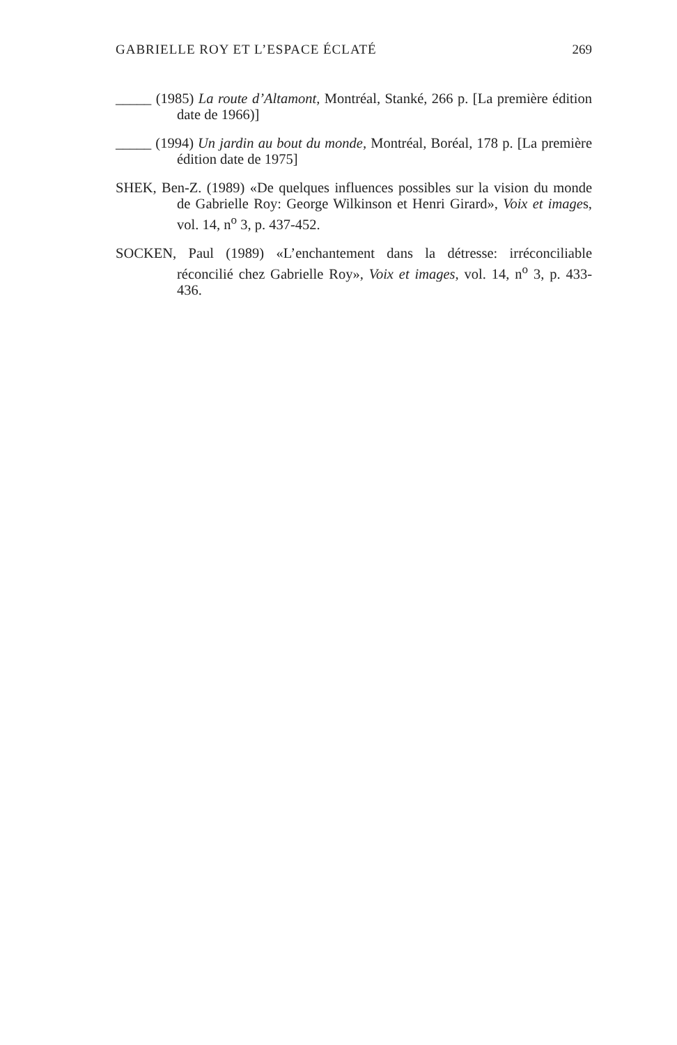GABRIELLE ROY ET L’ESPACE ÉCLATÉ 269
_____ (1985) La route d’Altamont, Montréal, Stanké, 266 p. [La première édition date de 1966)]
_____ (1994) Un jardin au bout du monde, Montréal, Boréal, 178 p. [La première édition date de 1975]
SHEK, Ben-Z. (1989) «De quelques influences possibles sur la vision du monde de Gabrielle Roy: George Wilkinson et Henri Girard», Voix et images, vol. 14, n<sup>o</sup> 3, p. 437-452.
SOCKEN, Paul (1989) «L’enchantement dans la détresse: irréconciliable réconcilié chez Gabrielle Roy», Voix et images, vol. 14, n<sup>o</sup> 3, p. 433-436.